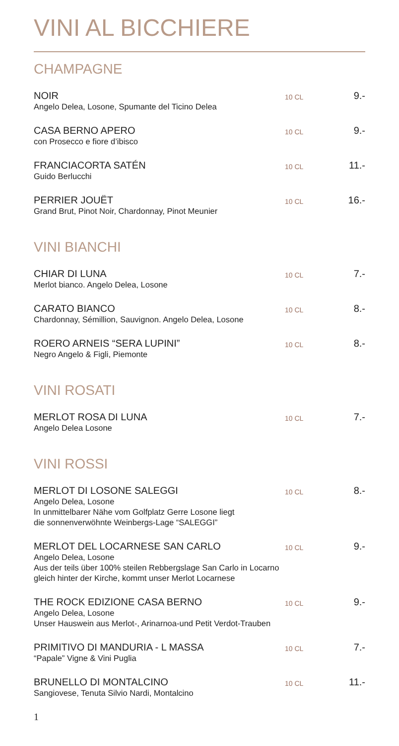VINI AL BICCHIERE
CHAMPAGNE
NOIR
Angelo Delea, Losone, Spumante del Ticino Delea
10 CL
9.-
CASA BERNO APERO
con Prosecco e fiore d’ibisco
10 CL
9.-
FRANCIACORTA SATÉN
Guido Berlucchi
10 CL
11.-
PERRIER JOUËT
Grand Brut, Pinot Noir, Chardonnay, Pinot Meunier
10 CL
16.-
VINI BIANCHI
CHIAR DI LUNA
Merlot bianco. Angelo Delea, Losone
10 CL
7.-
CARATO BIANCO
Chardonnay, Sémillion, Sauvignon. Angelo Delea, Losone
10 CL
8.-
ROERO ARNEIS “SERA LUPINI”
Negro Angelo & Figli, Piemonte
10 CL
8.-
VINI ROSATI
MERLOT ROSA DI LUNA
Angelo Delea Losone
10 CL
7.-
VINI ROSSI
MERLOT DI LOSONE SALEGGI
Angelo Delea, Losone
In unmittelbarer Nähe vom Golfplatz Gerre Losone liegt
die sonnenverwöhnte Weinbergs-Lage “SALEGGI”
10 CL
8.-
MERLOT DEL LOCARNESE SAN CARLO
Angelo Delea, Losone
Aus der teils über 100% steilen Rebbergslage San Carlo in Locarno
gleich hinter der Kirche, kommt unser Merlot Locarnese
10 CL
9.-
THE ROCK EDIZIONE CASA BERNO
Angelo Delea, Losone
Unser Hauswein aus Merlot-, Arinarnoa-und Petit Verdot-Trauben
10 CL
9.-
PRIMITIVO DI MANDURIA - L MASSA
“Papale” Vigne & Vini Puglia
10 CL
7.-
BRUNELLO DI MONTALCINO
Sangiovese, Tenuta Silvio Nardi, Montalcino
10 CL
11.-
1